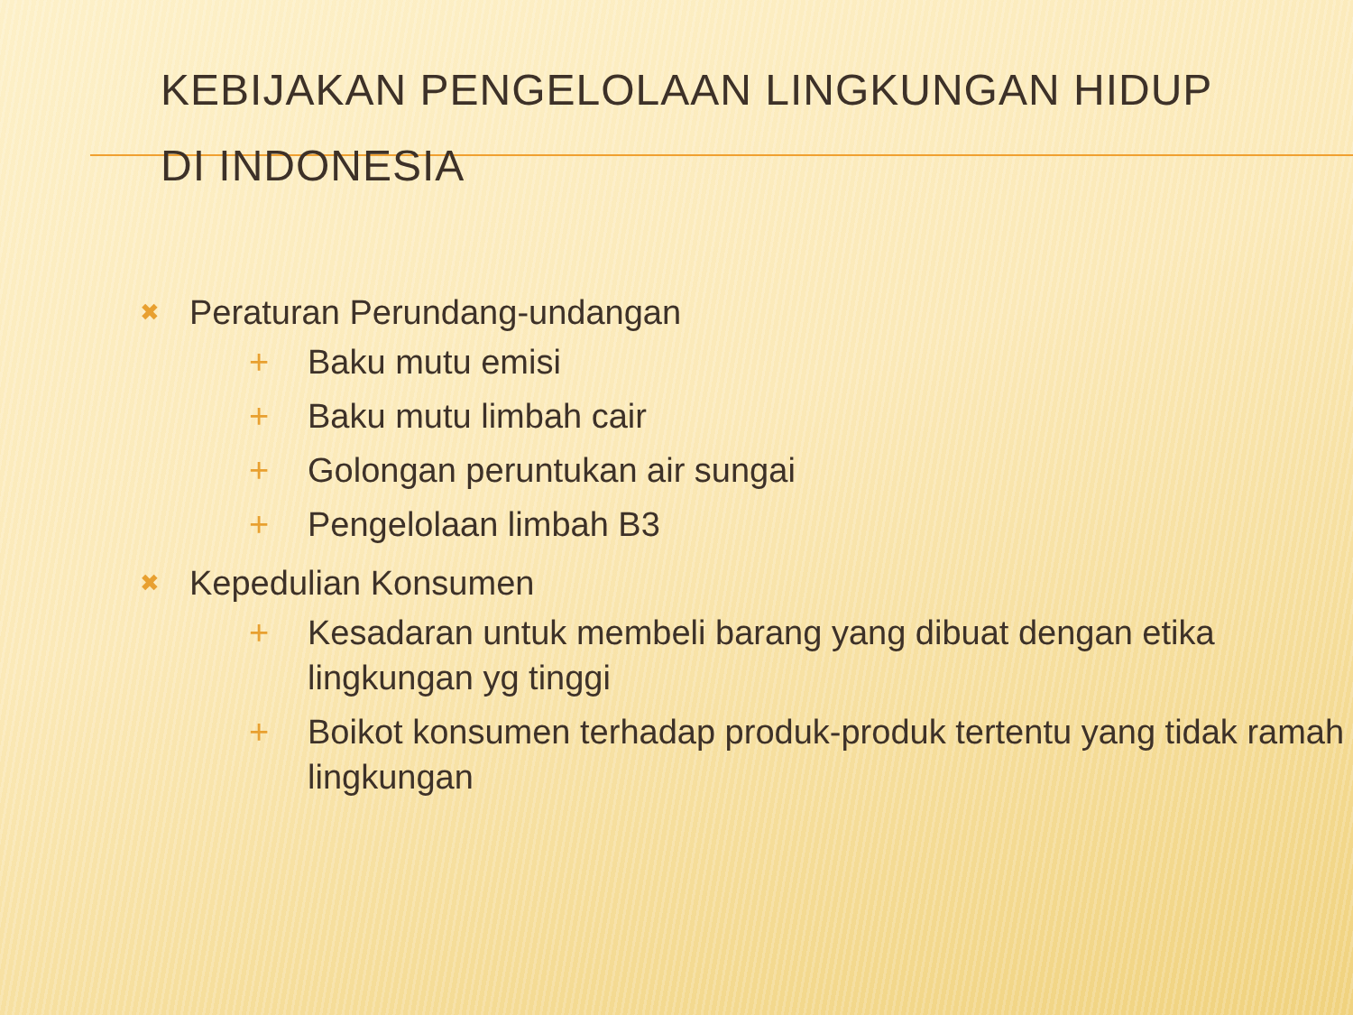KEBIJAKAN PENGELOLAAN LINGKUNGAN HIDUP
DI INDONESIA
✖ Peraturan Perundang-undangan
+ Baku mutu emisi
+ Baku mutu limbah cair
+ Golongan peruntukan air sungai
+ Pengelolaan limbah B3
✖ Kepedulian Konsumen
+ Kesadaran untuk membeli barang yang dibuat dengan etika lingkungan yg tinggi
+ Boikot konsumen terhadap produk-produk tertentu yang tidak ramah lingkungan